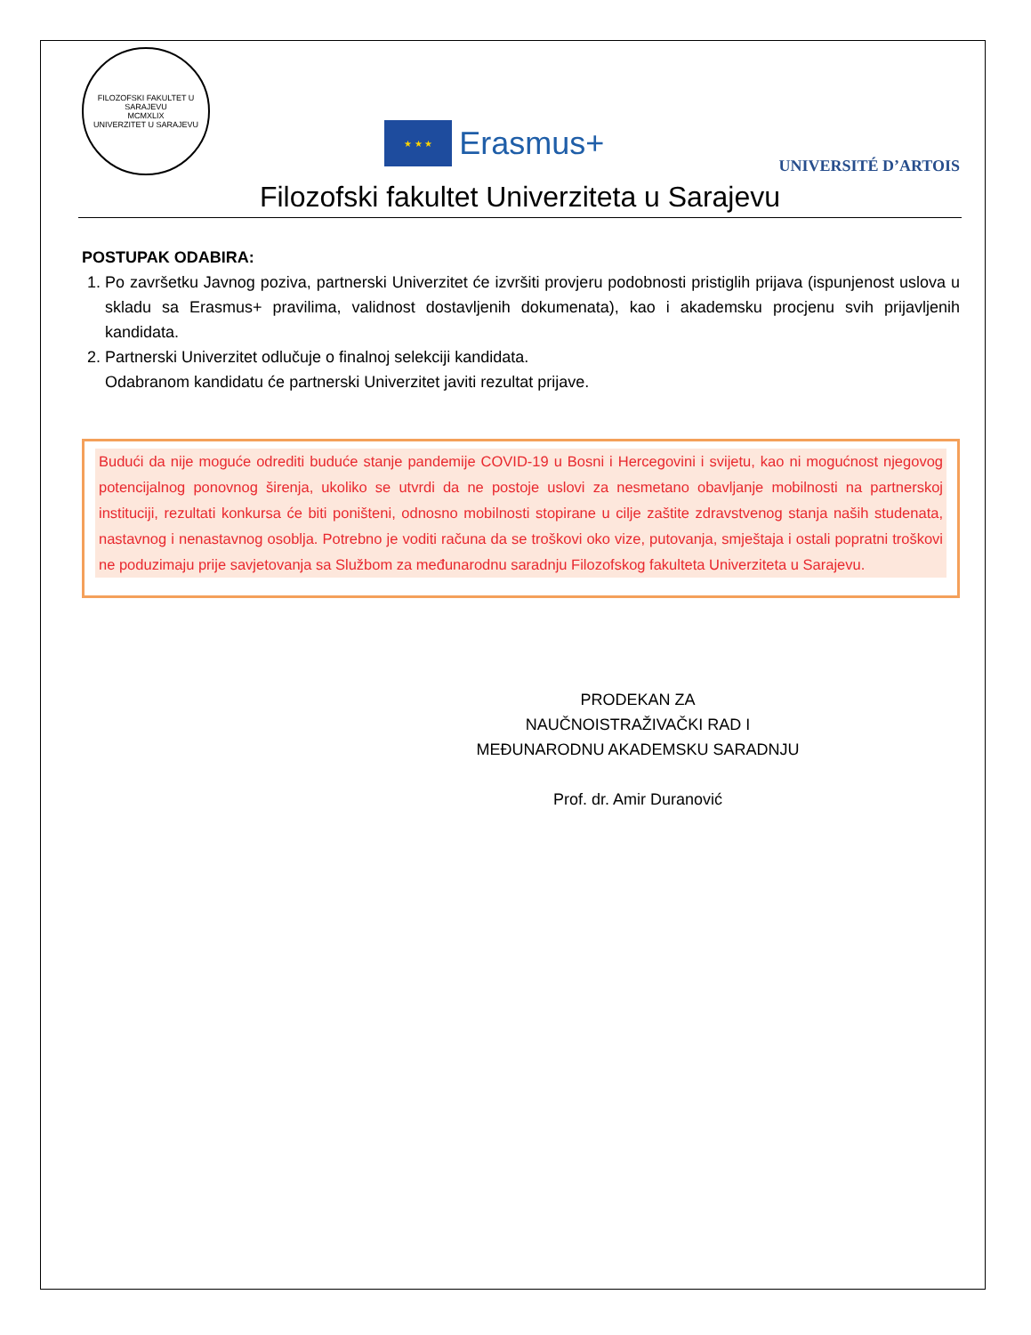FILOZOFSKI FAKULTET U SARAJEVU
MCMXLIX
UNIVERZITET U SARAJEVU
★ ★ ★
Erasmus+
UNIVERSITÉ D’ARTOIS
Filozofski fakultet Univerziteta u Sarajevu
POSTUPAK ODABIRA:
1. Po završetku Javnog poziva, partnerski Univerzitet će izvršiti provjeru podobnosti pristiglih prijava (ispunjenost uslova u skladu sa Erasmus+ pravilima, validnost dostavljenih dokumenata), kao i akademsku procjenu svih prijavljenih kandidata.
2. Partnerski Univerzitet odlučuje o finalnoj selekciji kandidata.
Odabranom kandidatu će partnerski Univerzitet javiti rezultat prijave.
Budući da nije moguće odrediti buduće stanje pandemije COVID-19 u Bosni i Hercegovini i svijetu, kao ni mogućnost njegovog potencijalnog ponovnog širenja, ukoliko se utvrdi da ne postoje uslovi za nesmetano obavljanje mobilnosti na partnerskoj instituciji, rezultati konkursa će biti poništeni, odnosno mobilnosti stopirane u cilje zaštite zdravstvenog stanja naših studenata, nastavnog i nenastavnog osoblja. Potrebno je voditi računa da se troškovi oko vize, putovanja, smještaja i ostali popratni troškovi ne poduzimaju prije savjetovanja sa Službom za međunarodnu saradnju Filozofskog fakulteta Univerziteta u Sarajevu.
PRODEKAN ZA
NAUČNOISTRAŽIVAČKI RAD I
MEĐUNARODNU AKADEMSKU SARADNJU
Prof. dr. Amir Duranović